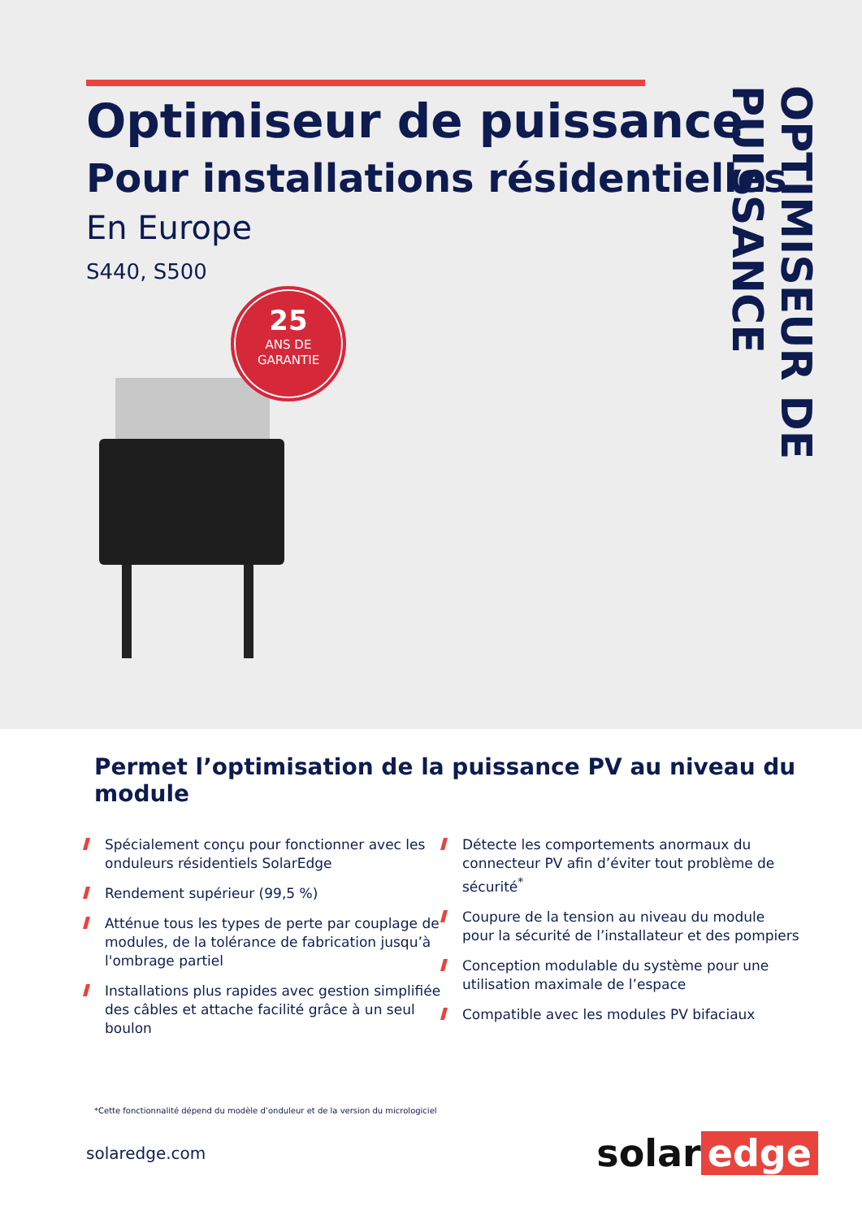Optimiseur de puissance
Pour installations résidentielles
En Europe
S440, S500
25
ANS DE
GARANTIE
OPTIMISEUR DE PUISSANCE
Permet l’optimisation de la puissance PV au niveau du module
Spécialement conçu pour fonctionner avec les onduleurs résidentiels SolarEdge
Rendement supérieur (99,5 %)
Atténue tous les types de perte par couplage de modules, de la tolérance de fabrication jusqu’à l'ombrage partiel
Installations plus rapides avec gestion simplifiée des câbles et attache facilité grâce à un seul boulon
Détecte les comportements anormaux du connecteur PV afin d’éviter tout problème de sécurité<sup>*</sup>
Coupure de la tension au niveau du module pour la sécurité de l’installateur et des pompiers
Conception modulable du système pour une utilisation maximale de l’espace
Compatible avec les modules PV bifaciaux
*Cette fonctionnalité dépend du modèle d’onduleur et de la version du micrologiciel
solaredge.com
solar edge